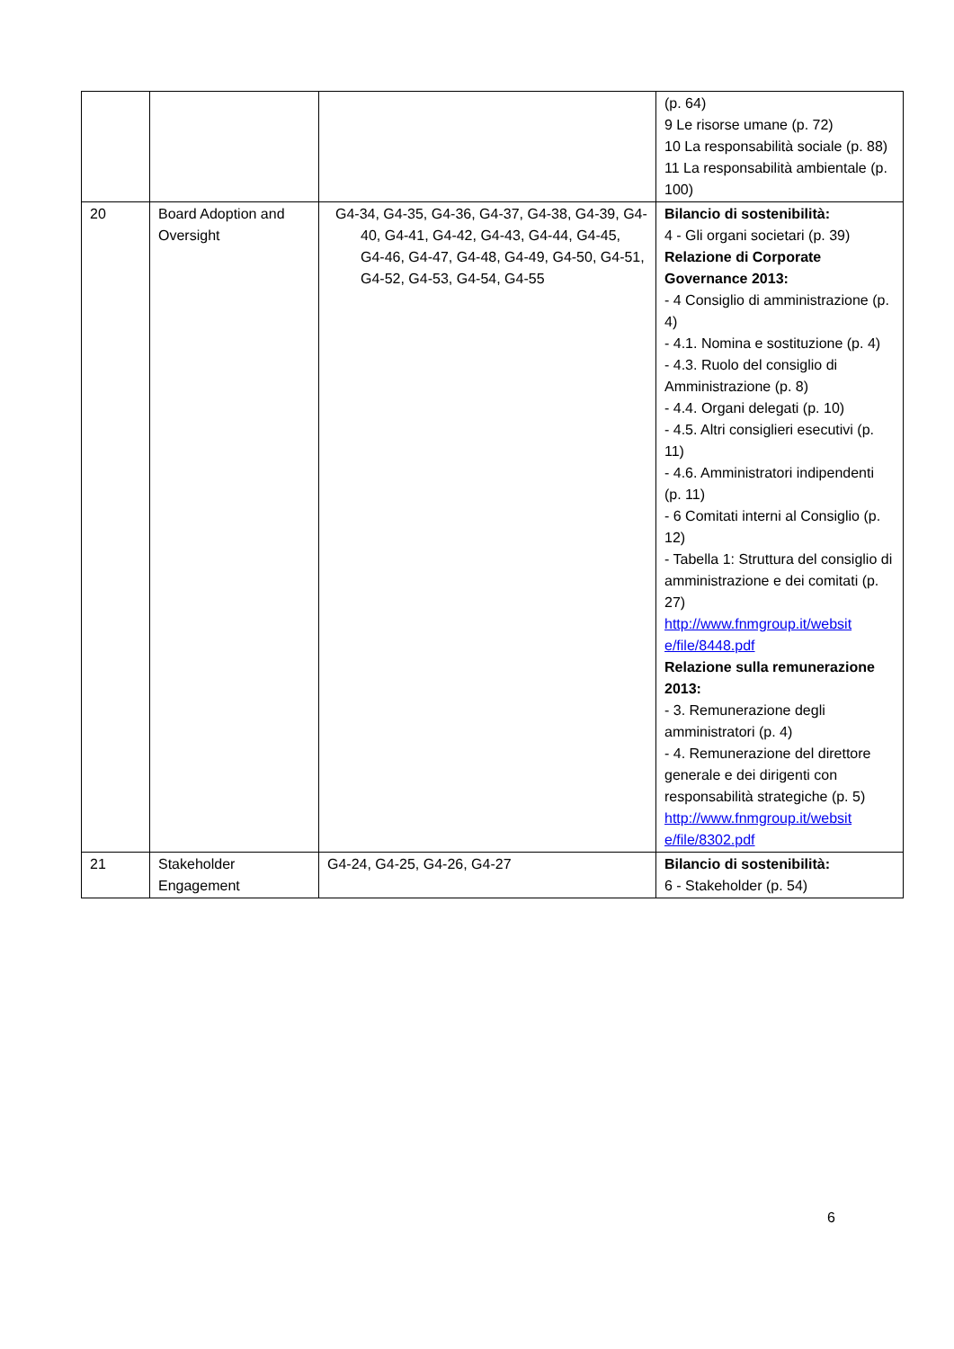| | | | (p. 64) 9 Le risorse umane (p. 72) 10 La responsabilità sociale (p. 88) 11 La responsabilità ambientale (p. 100) |
| 20 | Board Adoption and Oversight | G4-34, G4-35, G4-36, G4-37, G4-38, G4-39, G4-40, G4-41, G4-42, G4-43, G4-44, G4-45, G4-46, G4-47, G4-48, G4-49, G4-50, G4-51, G4-52, G4-53, G4-54, G4-55 | Bilancio di sostenibilità: 4 - Gli organi societari (p. 39) Relazione di Corporate Governance 2013: - 4 Consiglio di amministrazione (p. 4) - 4.1. Nomina e sostituzione (p. 4) - 4.3. Ruolo del consiglio di Amministrazione (p. 8) - 4.4. Organi delegati (p. 10) - 4.5. Altri consiglieri esecutivi (p. 11) - 4.6. Amministratori indipendenti (p. 11) - 6 Comitati interni al Consiglio (p. 12) - Tabella 1: Struttura del consiglio di amministrazione e dei comitati (p. 27) http://www.fnmgroup.it/websit e/file/8448.pdf Relazione sulla remunerazione 2013: - 3. Remunerazione degli amministratori (p. 4) - 4. Remunerazione del direttore generale e dei dirigenti con responsabilità strategiche (p. 5) http://www.fnmgroup.it/websit e/file/8302.pdf |
| 21 | Stakeholder Engagement | G4-24, G4-25, G4-26, G4-27 | Bilancio di sostenibilità: 6 - Stakeholder (p. 54) |
6